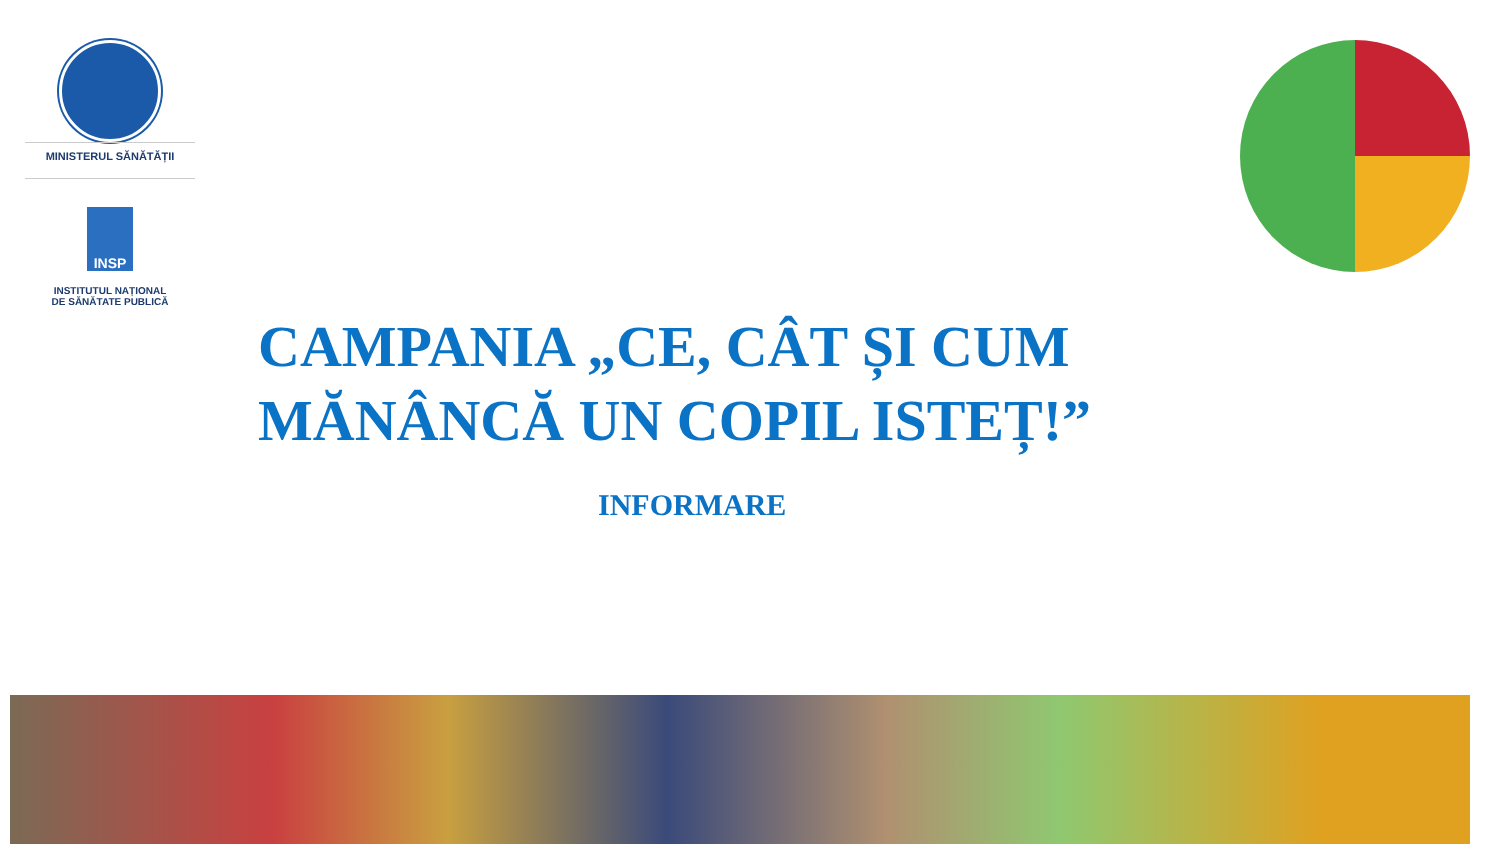MINISTERUL SĂNĂTĂȚII
INSP
INSTITUTUL NAȚIONAL
DE SĂNĂTATE PUBLICĂ
CAMPANIA „CE, CÂT ȘI CUM MĂNÂNCĂ UN COPIL ISTEȚ!”
INFORMARE